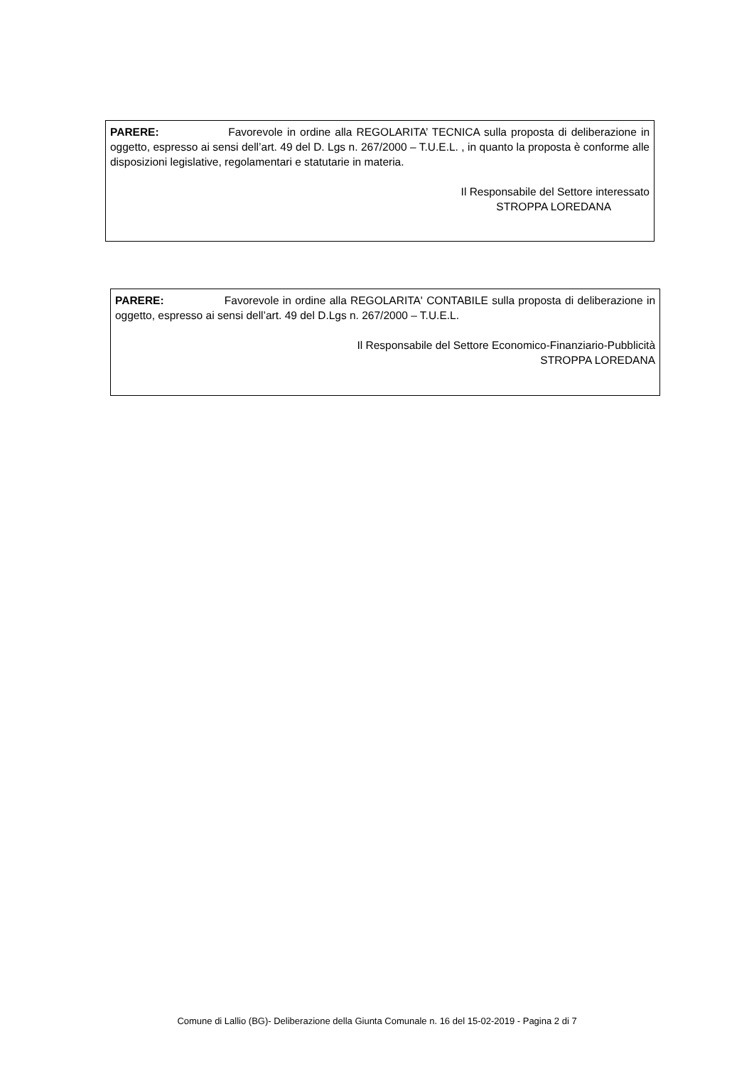PARERE: Favorevole in ordine alla REGOLARITA’ TECNICA sulla proposta di deliberazione in oggetto, espresso ai sensi dell’art. 49 del D. Lgs n. 267/2000 – T.U.E.L. , in quanto la proposta è conforme alle disposizioni legislative, regolamentari e statutarie in materia.
Il Responsabile del Settore interessato
STROPPA LOREDANA
PARERE: Favorevole in ordine alla REGOLARITA' CONTABILE sulla proposta di deliberazione in oggetto, espresso ai sensi dell’art. 49 del D.Lgs n. 267/2000 – T.U.E.L.
Il Responsabile del Settore Economico-Finanziario-Pubblicità
STROPPA LOREDANA
Comune di Lallio (BG)- Deliberazione della Giunta Comunale n. 16 del 15-02-2019 - Pagina 2 di 7